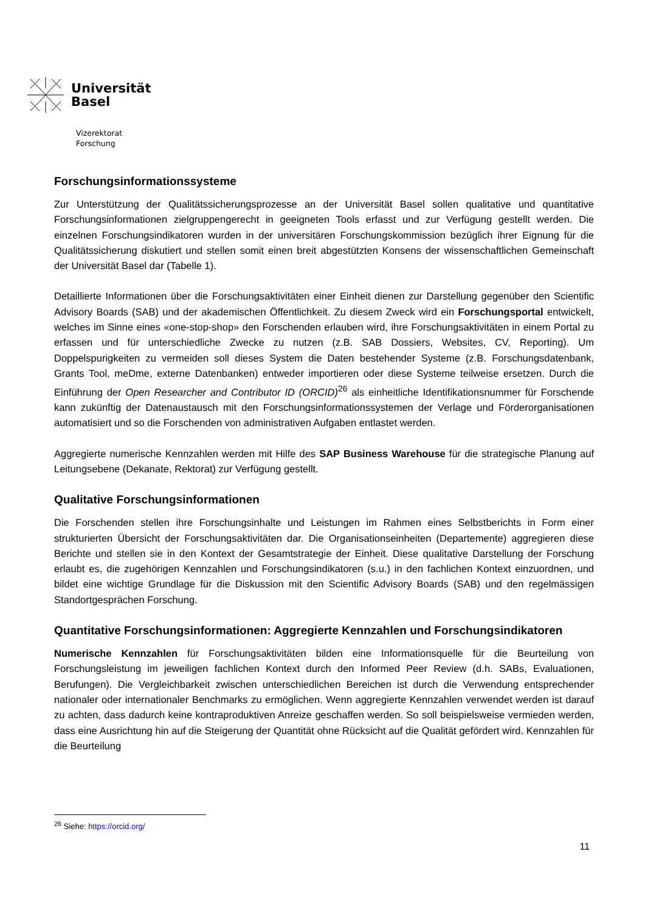Universität
Basel
Vizerektorat
Forschung
Forschungsinformationssysteme
Zur Unterstützung der Qualitätssicherungsprozesse an der Universität Basel sollen qualitative und quantitative Forschungsinformationen zielgruppengerecht in geeigneten Tools erfasst und zur Verfügung gestellt werden. Die einzelnen Forschungsindikatoren wurden in der universitären Forschungskommission bezüglich ihrer Eignung für die Qualitätssicherung diskutiert und stellen somit einen breit abgestützten Konsens der wissenschaftlichen Gemeinschaft der Universität Basel dar (Tabelle 1).
Detaillierte Informationen über die Forschungsaktivitäten einer Einheit dienen zur Darstellung gegenüber den Scientific Advisory Boards (SAB) und der akademischen Öffentlichkeit. Zu diesem Zweck wird ein Forschungsportal entwickelt, welches im Sinne eines «one-stop-shop» den Forschenden erlauben wird, ihre Forschungsaktivitäten in einem Portal zu erfassen und für unterschiedliche Zwecke zu nutzen (z.B. SAB Dossiers, Websites, CV, Reporting). Um Doppelspurigkeiten zu vermeiden soll dieses System die Daten bestehender Systeme (z.B. Forschungsdatenbank, Grants Tool, meDme, externe Datenbanken) entweder importieren oder diese Systeme teilweise ersetzen. Durch die Einführung der Open Researcher and Contributor ID (ORCID)<sup>26</sup> als einheitliche Identifikationsnummer für Forschende kann zukünftig der Datenaustausch mit den Forschungsinformationssystemen der Verlage und Förderorganisationen automatisiert und so die Forschenden von administrativen Aufgaben entlastet werden.
Aggregierte numerische Kennzahlen werden mit Hilfe des SAP Business Warehouse für die strategische Planung auf Leitungsebene (Dekanate, Rektorat) zur Verfügung gestellt.
Qualitative Forschungsinformationen
Die Forschenden stellen ihre Forschungsinhalte und Leistungen im Rahmen eines Selbstberichts in Form einer strukturierten Übersicht der Forschungsaktivitäten dar. Die Organisationseinheiten (Departemente) aggregieren diese Berichte und stellen sie in den Kontext der Gesamtstrategie der Einheit. Diese qualitative Darstellung der Forschung erlaubt es, die zugehörigen Kennzahlen und Forschungsindikatoren (s.u.) in den fachlichen Kontext einzuordnen, und bildet eine wichtige Grundlage für die Diskussion mit den Scientific Advisory Boards (SAB) und den regelmässigen Standortgesprächen Forschung.
Quantitative Forschungsinformationen: Aggregierte Kennzahlen und Forschungsindikatoren
Numerische Kennzahlen für Forschungsaktivitäten bilden eine Informationsquelle für die Beurteilung von Forschungsleistung im jeweiligen fachlichen Kontext durch den Informed Peer Review (d.h. SABs, Evaluationen, Berufungen). Die Vergleichbarkeit zwischen unterschiedlichen Bereichen ist durch die Verwendung entsprechender nationaler oder internationaler Benchmarks zu ermöglichen. Wenn aggregierte Kennzahlen verwendet werden ist darauf zu achten, dass dadurch keine kontraproduktiven Anreize geschaffen werden. So soll beispielsweise vermieden werden, dass eine Ausrichtung hin auf die Steigerung der Quantität ohne Rücksicht auf die Qualität gefördert wird. Kennzahlen für die Beurteilung
<sup>26</sup> Siehe: https://orcid.org/
11